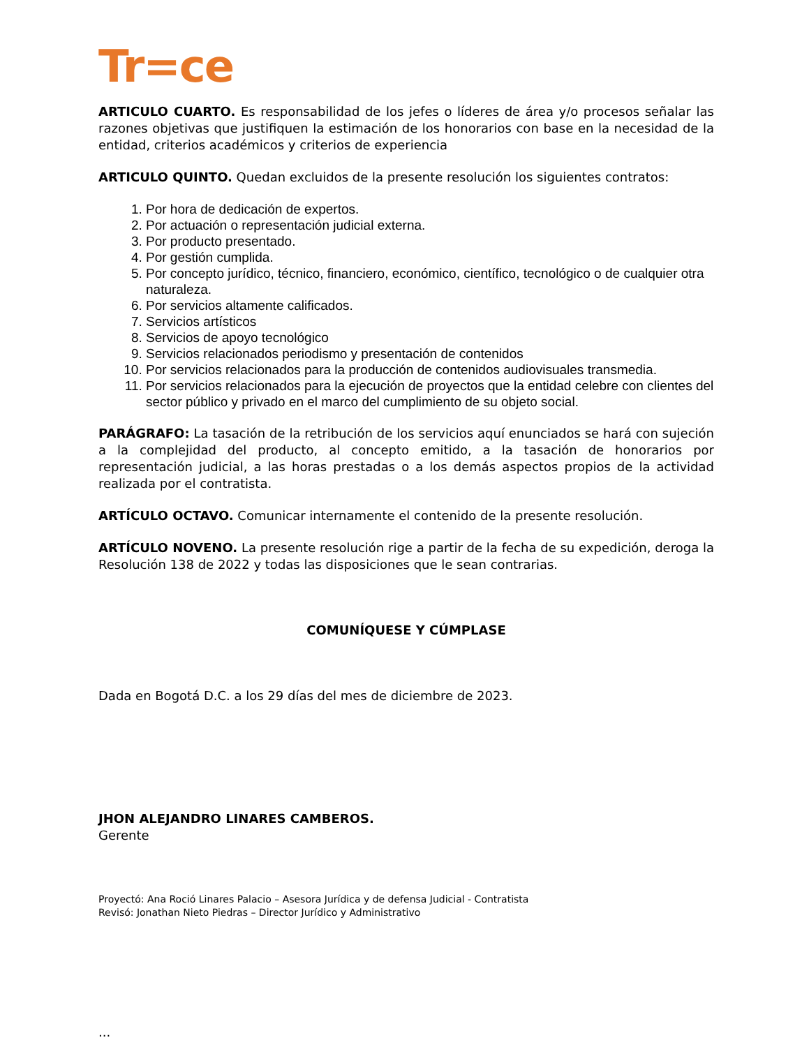Tr=ce
ARTICULO CUARTO. Es responsabilidad de los jefes o líderes de área y/o procesos señalar las razones objetivas que justifiquen la estimación de los honorarios con base en la necesidad de la entidad, criterios académicos y criterios de experiencia
ARTICULO QUINTO. Quedan excluidos de la presente resolución los siguientes contratos:
1. Por hora de dedicación de expertos.
2. Por actuación o representación judicial externa.
3. Por producto presentado.
4. Por gestión cumplida.
5. Por concepto jurídico, técnico, financiero, económico, científico, tecnológico o de cualquier otra naturaleza.
6. Por servicios altamente calificados.
7. Servicios artísticos
8. Servicios de apoyo tecnológico
9. Servicios relacionados periodismo y presentación de contenidos
10. Por servicios relacionados para la producción de contenidos audiovisuales transmedia.
11. Por servicios relacionados para la ejecución de proyectos que la entidad celebre con clientes del sector público y privado en el marco del cumplimiento de su objeto social.
PARÁGRAFO: La tasación de la retribución de los servicios aquí enunciados se hará con sujeción a la complejidad del producto, al concepto emitido, a la tasación de honorarios por representación judicial, a las horas prestadas o a los demás aspectos propios de la actividad realizada por el contratista.
ARTÍCULO OCTAVO. Comunicar internamente el contenido de la presente resolución.
ARTÍCULO NOVENO. La presente resolución rige a partir de la fecha de su expedición, deroga la Resolución 138 de 2022 y todas las disposiciones que le sean contrarias.
COMUNÍQUESE Y CÚMPLASE
Dada en Bogotá D.C. a los 29 días del mes de diciembre de 2023.
JHON ALEJANDRO LINARES CAMBEROS.
Gerente
Proyectó: Ana Roció Linares Palacio – Asesora Jurídica y de defensa Judicial - Contratista
Revisó: Jonathan Nieto Piedras – Director Jurídico y Administrativo
...